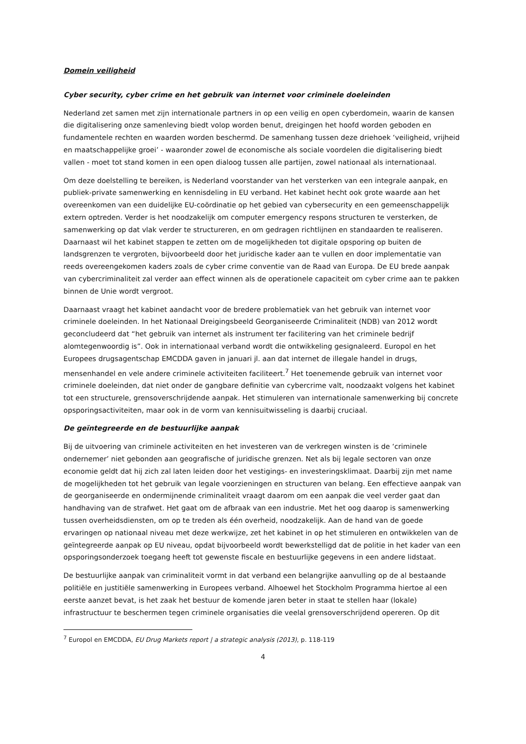Domein veiligheid
Cyber security, cyber crime en het gebruik van internet voor criminele doeleinden
Nederland zet samen met zijn internationale partners in op een veilig en open cyberdomein, waarin de kansen die digitalisering onze samenleving biedt volop worden benut, dreigingen het hoofd worden geboden en fundamentele rechten en waarden worden beschermd. De samenhang tussen deze driehoek ‘veiligheid, vrijheid en maatschappelijke groei’ - waaronder zowel de economische als sociale voordelen die digitalisering biedt vallen - moet tot stand komen in een open dialoog tussen alle partijen, zowel nationaal als internationaal.
Om deze doelstelling te bereiken, is Nederland voorstander van het versterken van een integrale aanpak, en publiek-private samenwerking en kennisdeling in EU verband. Het kabinet hecht ook grote waarde aan het overeenkomen van een duidelijke EU-coördinatie op het gebied van cybersecurity en een gemeenschappelijk extern optreden. Verder is het noodzakelijk om computer emergency respons structuren te versterken, de samenwerking op dat vlak verder te structureren, en om gedragen richtlijnen en standaarden te realiseren. Daarnaast wil het kabinet stappen te zetten om de mogelijkheden tot digitale opsporing op buiten de landsgrenzen te vergroten, bijvoorbeeld door het juridische kader aan te vullen en door implementatie van reeds overeengekomen kaders zoals de cyber crime conventie van de Raad van Europa. De EU brede aanpak van cybercriminaliteit zal verder aan effect winnen als de operationele capaciteit om cyber crime aan te pakken binnen de Unie wordt vergroot.
Daarnaast vraagt het kabinet aandacht voor de bredere problematiek van het gebruik van internet voor criminele doeleinden. In het Nationaal Dreigingsbeeld Georganiseerde Criminaliteit (NDB) van 2012 wordt geconcludeerd dat “het gebruik van internet als instrument ter facilitering van het criminele bedrijf alomtegenwoordig is”. Ook in internationaal verband wordt die ontwikkeling gesignaleerd. Europol en het Europees drugsagentschap EMCDDA gaven in januari jl. aan dat internet de illegale handel in drugs, mensenhandel en vele andere criminele activiteiten faciliteert.<sup>7</sup> Het toenemende gebruik van internet voor criminele doeleinden, dat niet onder de gangbare definitie van cybercrime valt, noodzaakt volgens het kabinet tot een structurele, grensoverschrijdende aanpak. Het stimuleren van internationale samenwerking bij concrete opsporingsactiviteiten, maar ook in de vorm van kennisuitwisseling is daarbij cruciaal.
De geïntegreerde en de bestuurlijke aanpak
Bij de uitvoering van criminele activiteiten en het investeren van de verkregen winsten is de ‘criminele ondernemer’ niet gebonden aan geografische of juridische grenzen. Net als bij legale sectoren van onze economie geldt dat hij zich zal laten leiden door het vestigings- en investeringsklimaat. Daarbij zijn met name de mogelijkheden tot het gebruik van legale voorzieningen en structuren van belang. Een effectieve aanpak van de georganiseerde en ondermijnende criminaliteit vraagt daarom om een aanpak die veel verder gaat dan handhaving van de strafwet. Het gaat om de afbraak van een industrie. Met het oog daarop is samenwerking tussen overheidsdiensten, om op te treden als één overheid, noodzakelijk. Aan de hand van de goede ervaringen op nationaal niveau met deze werkwijze, zet het kabinet in op het stimuleren en ontwikkelen van de geïntegreerde aanpak op EU niveau, opdat bijvoorbeeld wordt bewerkstelligd dat de politie in het kader van een opsporingsonderzoek toegang heeft tot gewenste fiscale en bestuurlijke gegevens in een andere lidstaat.
De bestuurlijke aanpak van criminaliteit vormt in dat verband een belangrijke aanvulling op de al bestaande politiële en justitiële samenwerking in Europees verband. Alhoewel het Stockholm Programma hiertoe al een eerste aanzet bevat, is het zaak het bestuur de komende jaren beter in staat te stellen haar (lokale) infrastructuur te beschermen tegen criminele organisaties die veelal grensoverschrijdend opereren. Op dit
<sup>7</sup> Europol en EMCDDA, EU Drug Markets report | a strategic analysis (2013), p. 118-119
4